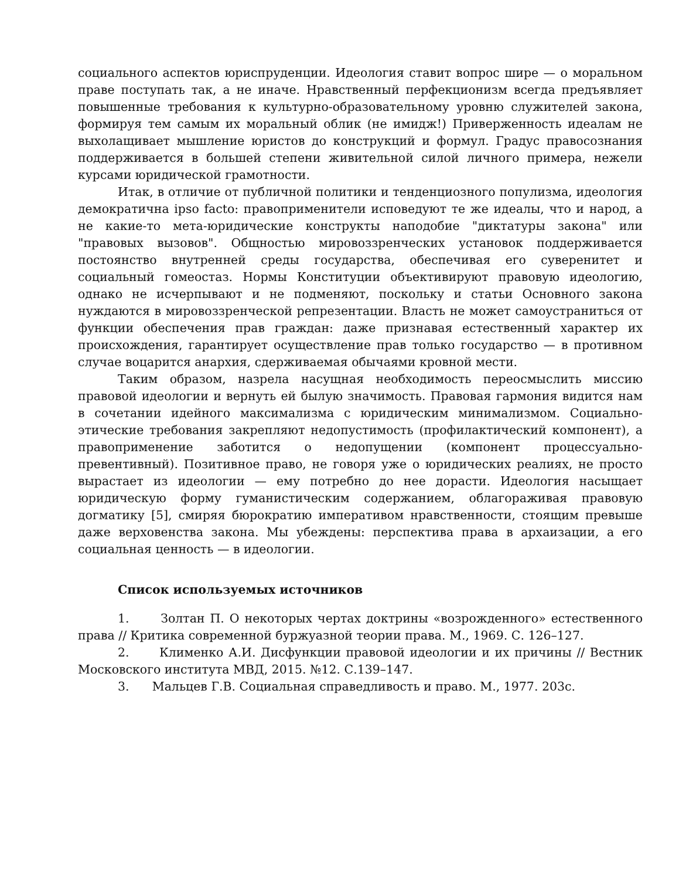социального аспектов юриспруденции. Идеология ставит вопрос шире — о моральном праве поступать так, а не иначе. Нравственный перфекционизм всегда предъявляет повышенные требования к культурно-образовательному уровню служителей закона, формируя тем самым их моральный облик (не имидж!) Приверженность идеалам не выхолащивает мышление юристов до конструкций и формул. Градус правосознания поддерживается в большей степени живительной силой личного примера, нежели курсами юридической грамотности.
Итак, в отличие от публичной политики и тенденциозного популизма, идеология демократична ipso facto: правоприменители исповедуют те же идеалы, что и народ, а не какие-то мета-юридические конструкты наподобие "диктатуры закона" или "правовых вызовов". Общностью мировоззренческих установок поддерживается постоянство внутренней среды государства, обеспечивая его суверенитет и социальный гомеостаз. Нормы Конституции объективируют правовую идеологию, однако не исчерпывают и не подменяют, поскольку и статьи Основного закона нуждаются в мировоззренческой репрезентации. Власть не может самоустраниться от функции обеспечения прав граждан: даже признавая естественный характер их происхождения, гарантирует осуществление прав только государство — в противном случае воцарится анархия, сдерживаемая обычаями кровной мести.
Таким образом, назрела насущная необходимость переосмыслить миссию правовой идеологии и вернуть ей былую значимость. Правовая гармония видится нам в сочетании идейного максимализма с юридическим минимализмом. Социально-этические требования закрепляют недопустимость (профилактический компонент), а правоприменение заботится о недопущении (компонент процессуально-превентивный). Позитивное право, не говоря уже о юридических реалиях, не просто вырастает из идеологии — ему потребно до нее дорасти. Идеология насыщает юридическую форму гуманистическим содержанием, облагораживая правовую догматику [5], смиряя бюрократию императивом нравственности, стоящим превыше даже верховенства закона. Мы убеждены: перспектива права в архаизации, а его социальная ценность — в идеологии.
Список используемых источников
1. Золтан П. О некоторых чертах доктрины «возрожденного» естественного права // Критика современной буржуазной теории права. М., 1969. С. 126–127.
2. Клименко А.И. Дисфункции правовой идеологии и их причины // Вестник Московского института МВД, 2015. №12. С.139–147.
3. Мальцев Г.В. Социальная справедливость и право. М., 1977. 203с.